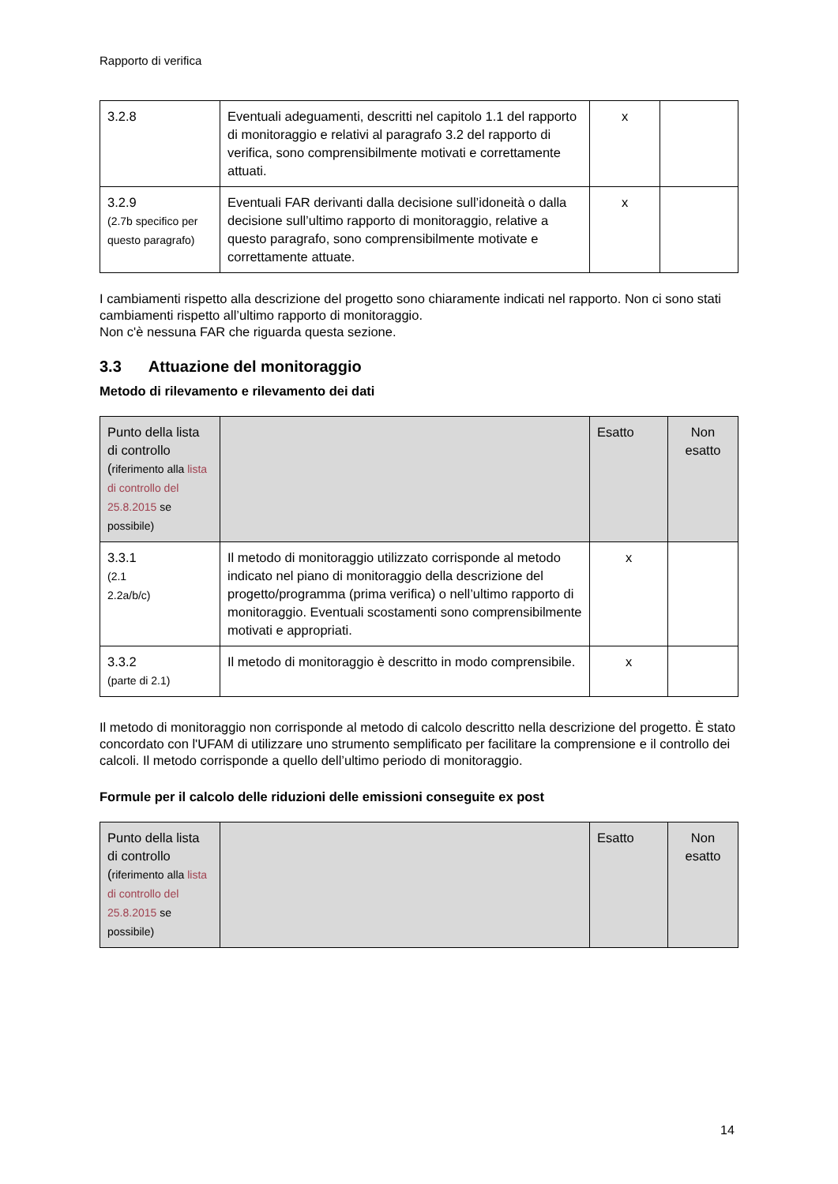Rapporto di verifica
| 3.2.8 | Eventuali adeguamenti, descritti nel capitolo 1.1 del rapporto di monitoraggio e relativi al paragrafo 3.2 del rapporto di verifica, sono comprensibilmente motivati e correttamente attuati. | x | |
| 3.2.9 (2.7b specifico per questo paragrafo) | Eventuali FAR derivanti dalla decisione sull’idoneità o dalla decisione sull’ultimo rapporto di monitoraggio, relative a questo paragrafo, sono comprensibilmente motivate e correttamente attuate. | x | |
I cambiamenti rispetto alla descrizione del progetto sono chiaramente indicati nel rapporto. Non ci sono stati cambiamenti rispetto all’ultimo rapporto di monitoraggio.
Non c'è nessuna FAR che riguarda questa sezione.
3.3 Attuazione del monitoraggio
Metodo di rilevamento e rilevamento dei dati
| Punto della lista di controllo ( riferimento alla lista di controllo del 25.8.2015 se possibile) | | Esatto | Non esatto |
| 3.3.1 (2.1 2.2a/b/c) | Il metodo di monitoraggio utilizzato corrisponde al metodo indicato nel piano di monitoraggio della descrizione del progetto/programma (prima verifica) o nell’ultimo rapporto di monitoraggio. Eventuali scostamenti sono comprensibilmente motivati e appropriati. | x | |
| 3.3.2 (parte di 2.1) | Il metodo di monitoraggio è descritto in modo comprensibile. | x | |
Il metodo di monitoraggio non corrisponde al metodo di calcolo descritto nella descrizione del progetto. È stato concordato con l'UFAM di utilizzare uno strumento semplificato per facilitare la comprensione e il controllo dei calcoli. Il metodo corrisponde a quello dell’ultimo periodo di monitoraggio.
Formule per il calcolo delle riduzioni delle emissioni conseguite ex post
| Punto della lista di controllo ( riferimento alla lista di controllo del 25.8.2015 se possibile) | | Esatto | Non esatto |
14